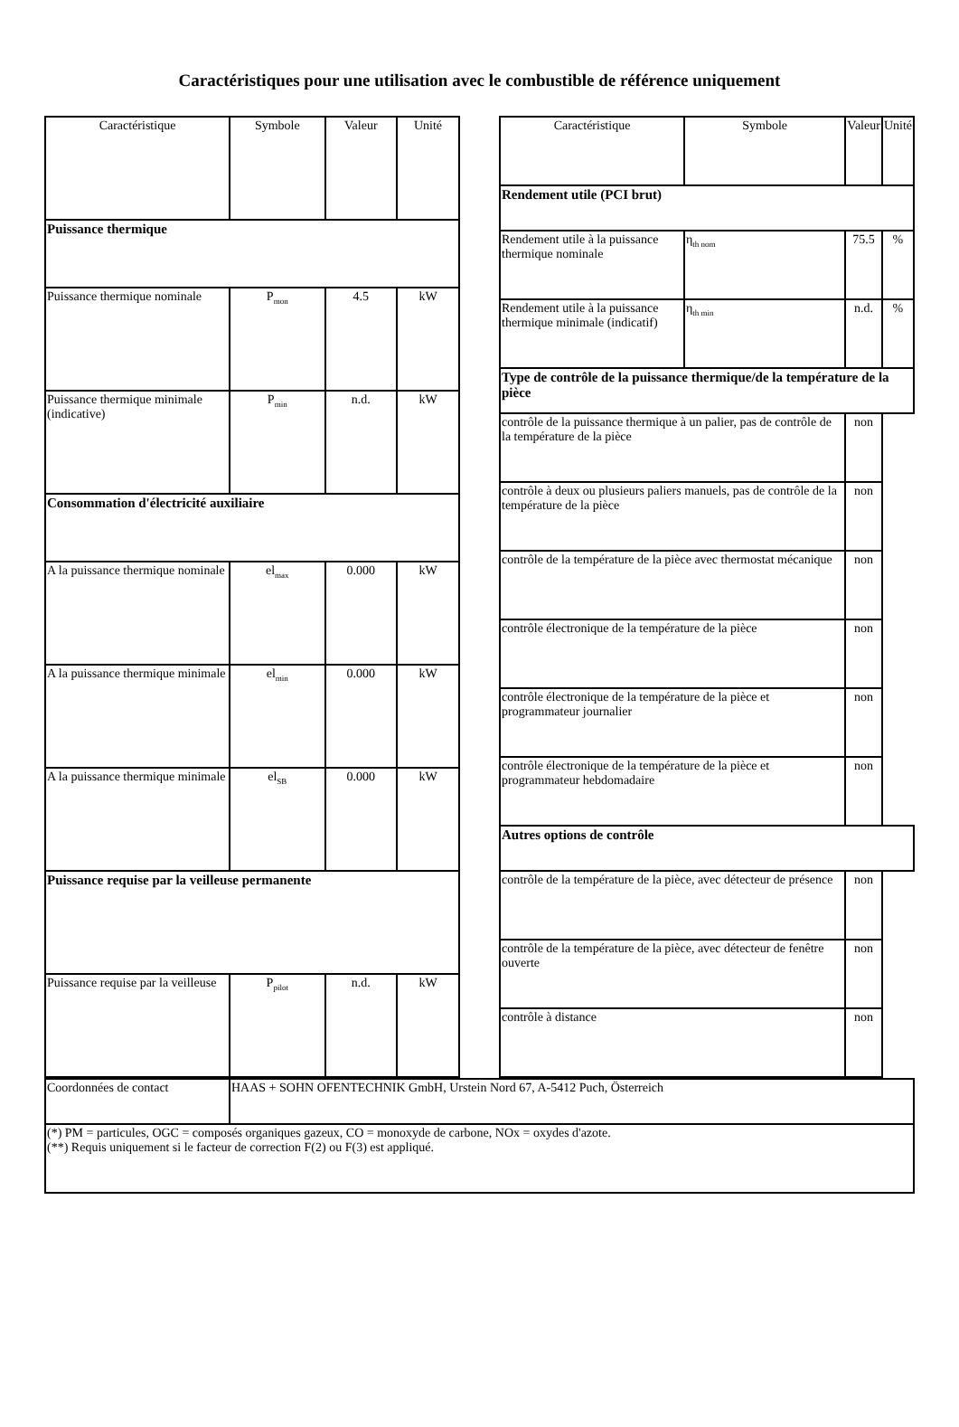Caractéristiques pour une utilisation avec le combustible de référence uniquement
| Caractéristique | Symbole | Valeur | Unité |
| --- | --- | --- | --- |
| Puissance thermique | | | |
| Puissance thermique nominale | P<sub>mon</sub> | 4.5 | kW |
| Puissance thermique minimale (indicative) | P<sub>min</sub> | n.d. | kW |
| Consommation d'électricité auxiliaire | | | |
| A la puissance thermique nominale | el<sub>max</sub> | 0.000 | kW |
| A la puissance thermique minimale | el<sub>min</sub> | 0.000 | kW |
| A la puissance thermique minimale | el<sub>SB</sub> | 0.000 | kW |
| Puissance requise par la veilleuse permanente | | | |
| Puissance requise par la veilleuse | P<sub>pilot</sub> | n.d. | kW |
| Caractéristique | Symbole | Valeur | Unité |
| --- | --- | --- | --- |
| Rendement utile (PCI brut) | | | |
| Rendement utile à la puissance thermique nominale | η<sub>th nom</sub> | 75.5 | % |
| Rendement utile à la puissance thermique minimale (indicatif) | η<sub>th min</sub> | n.d. | % |
| Type de contrôle de la puissance thermique/de la température de la pièce | | | |
| contrôle de la puissance thermique à un palier, pas de contrôle de la température de la pièce | | non | |
| contrôle à deux ou plusieurs paliers manuels, pas de contrôle de la température de la pièce | | non | |
| contrôle de la température de la pièce avec thermostat mécanique | | non | |
| contrôle électronique de la température de la pièce | | non | |
| contrôle électronique de la température de la pièce et programmateur journalier | | non | |
| contrôle électronique de la température de la pièce et programmateur hebdomadaire | | non | |
| Autres options de contrôle | | | |
| contrôle de la température de la pièce, avec détecteur de présence | | non | |
| contrôle de la température de la pièce, avec détecteur de fenêtre ouverte | | non | |
| contrôle à distance | | non | |
| Coordonnées de contact | HAAS + SOHN OFENTECHNIK GmbH, Urstein Nord 67, A-5412 Puch, Österreich |
| (*) PM = particules, OGC = composés organiques gazeux, CO = monoxyde de carbone, NOx = oxydes d'azote. (**) Requis uniquement si le facteur de correction F(2) ou F(3) est appliqué. | |